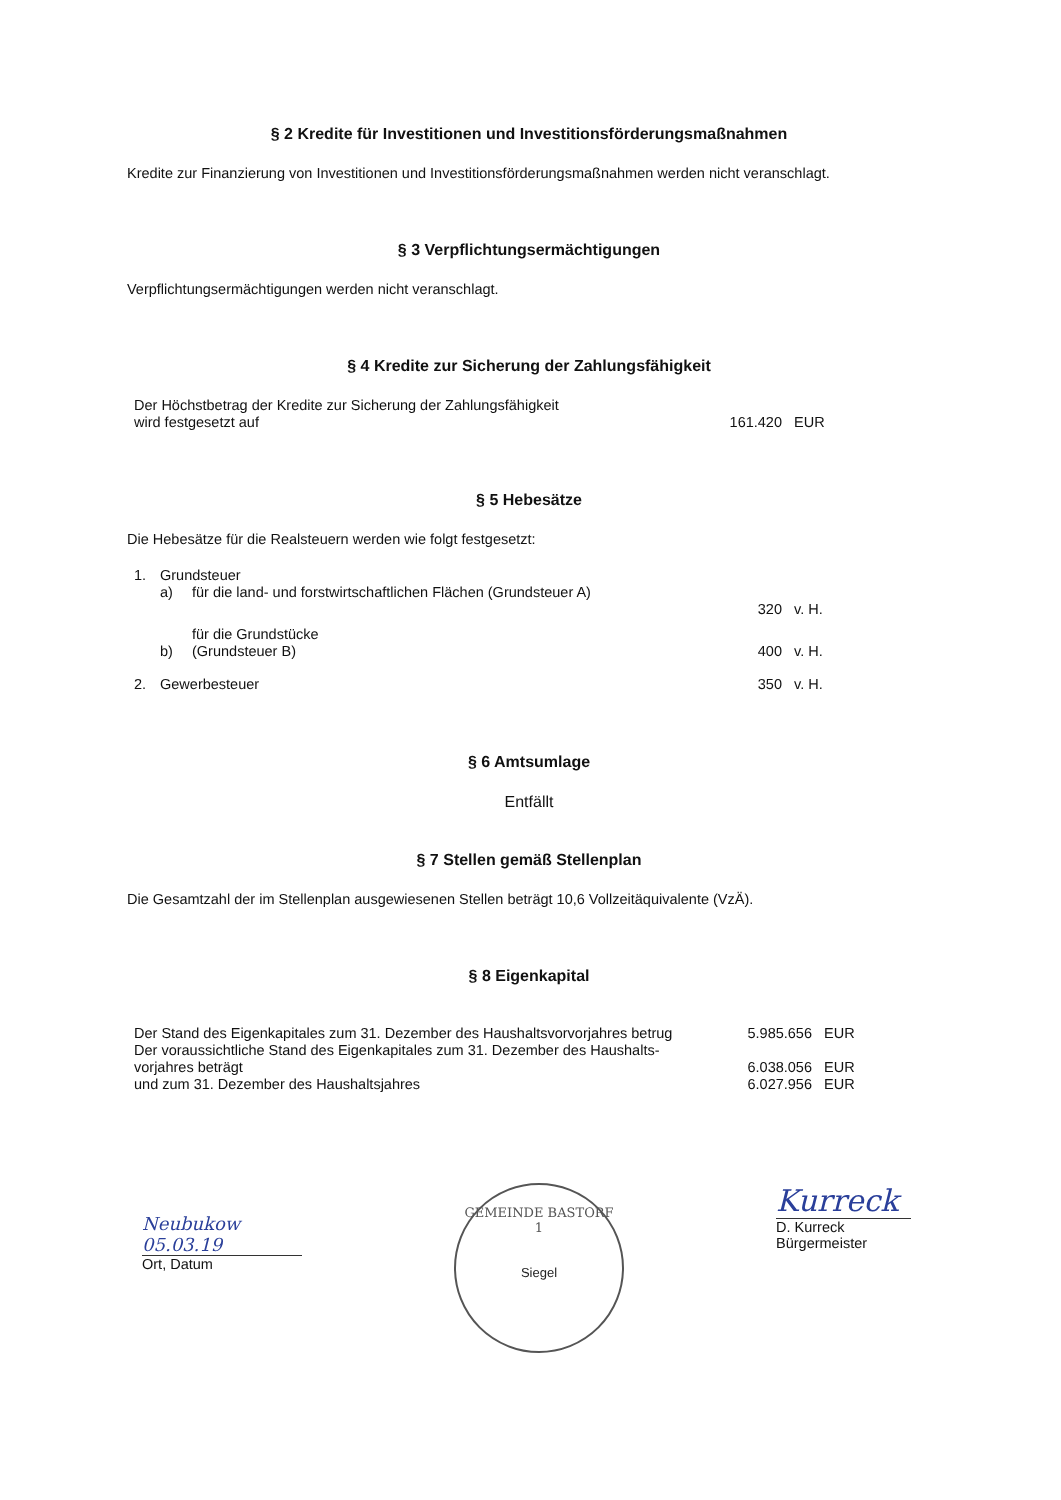§ 2 Kredite für Investitionen und Investitionsförderungsmaßnahmen
Kredite zur Finanzierung von Investitionen und Investitionsförderungsmaßnahmen werden nicht veranschlagt.
§ 3 Verpflichtungsermächtigungen
Verpflichtungsermächtigungen werden nicht veranschlagt.
§ 4 Kredite zur Sicherung der Zahlungsfähigkeit
| Der Höchstbetrag der Kredite zur Sicherung der Zahlungsfähigkeit wird festgesetzt auf | 161.420 | EUR |
§ 5 Hebesätze
Die Hebesätze für die Realsteuern werden wie folgt festgesetzt:
| 1. | Grundsteuer | | | |
| | a) | für die land- und forstwirtschaftlichen Flächen (Grundsteuer A) | | |
| | | | 320 | v. H. |
| | b) | für die Grundstücke (Grundsteuer B) | 400 | v. H. |
| 2. | Gewerbesteuer | | 350 | v. H. |
§ 6 Amtsumlage
Entfällt
§ 7 Stellen gemäß Stellenplan
Die Gesamtzahl der im Stellenplan ausgewiesenen Stellen beträgt 10,6 Vollzeitäquivalente (VzÄ).
§ 8 Eigenkapital
| Der Stand des Eigenkapitales zum 31. Dezember des Haushaltsvorvorjahres betrug | 5.985.656 | EUR |
| Der voraussichtliche Stand des Eigenkapitales zum 31. Dezember des Haushalts- vorjahres beträgt | 6.038.056 | EUR |
| und zum 31. Dezember des Haushaltsjahres | 6.027.956 | EUR |
Neubukow 05.03.19
Ort, Datum
GEMEINDE BASTORF
1
Siegel
Kurreck
D. Kurreck
Bürgermeister